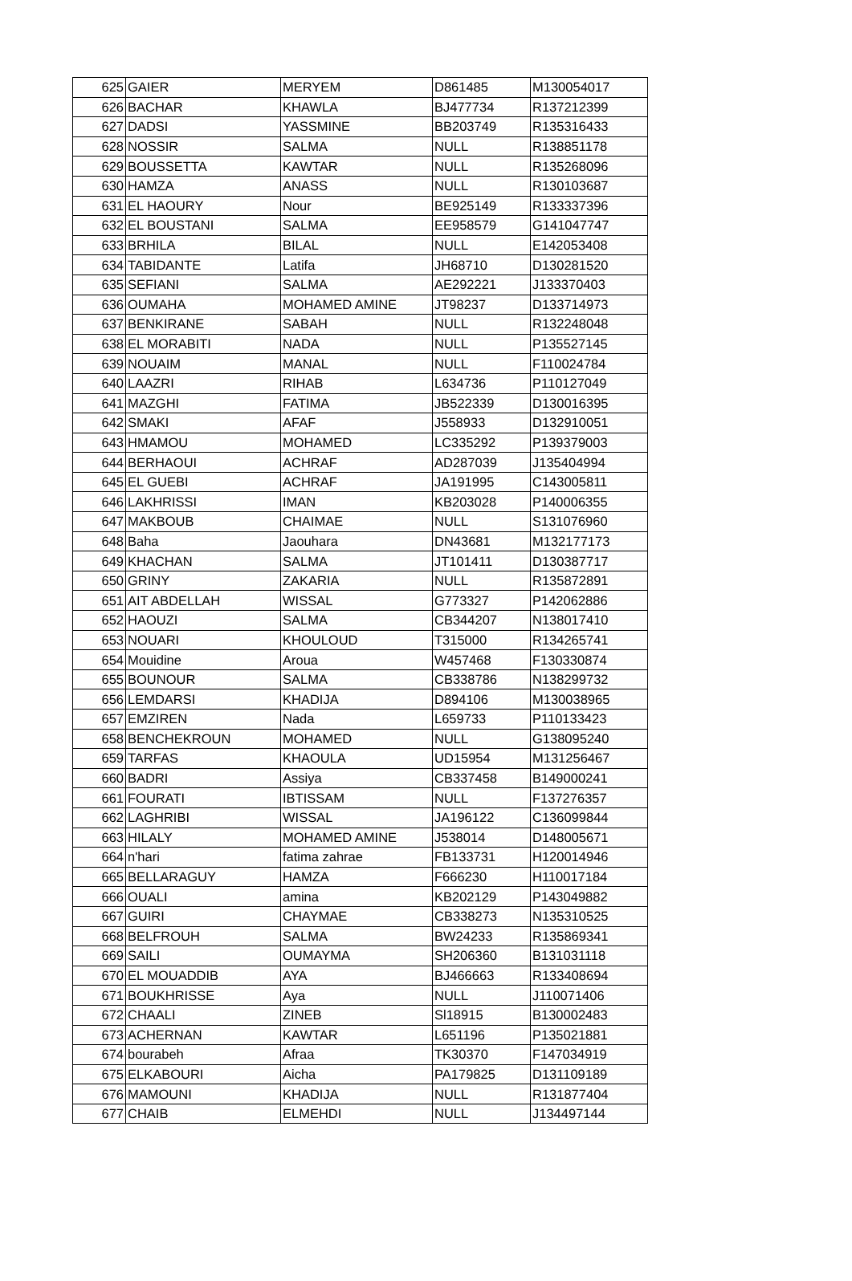| 625 | GAIER | MERYEM | D861485 | M130054017 |
| 626 | BACHAR | KHAWLA | BJ477734 | R137212399 |
| 627 | DADSI | YASSMINE | BB203749 | R135316433 |
| 628 | NOSSIR | SALMA | NULL | R138851178 |
| 629 | BOUSSETTA | KAWTAR | NULL | R135268096 |
| 630 | HAMZA | ANASS | NULL | R130103687 |
| 631 | EL HAOURY | Nour | BE925149 | R133337396 |
| 632 | EL BOUSTANI | SALMA | EE958579 | G141047747 |
| 633 | BRHILA | BILAL | NULL | E142053408 |
| 634 | TABIDANTE | Latifa | JH68710 | D130281520 |
| 635 | SEFIANI | SALMA | AE292221 | J133370403 |
| 636 | OUMAHA | MOHAMED AMINE | JT98237 | D133714973 |
| 637 | BENKIRANE | SABAH | NULL | R132248048 |
| 638 | EL MORABITI | NADA | NULL | P135527145 |
| 639 | NOUAIM | MANAL | NULL | F110024784 |
| 640 | LAAZRI | RIHAB | L634736 | P110127049 |
| 641 | MAZGHI | FATIMA | JB522339 | D130016395 |
| 642 | SMAKI | AFAF | J558933 | D132910051 |
| 643 | HMAMOU | MOHAMED | LC335292 | P139379003 |
| 644 | BERHAOUI | ACHRAF | AD287039 | J135404994 |
| 645 | EL GUEBI | ACHRAF | JA191995 | C143005811 |
| 646 | LAKHRISSI | IMAN | KB203028 | P140006355 |
| 647 | MAKBOUB | CHAIMAE | NULL | S131076960 |
| 648 | Baha | Jaouhara | DN43681 | M132177173 |
| 649 | KHACHAN | SALMA | JT101411 | D130387717 |
| 650 | GRINY | ZAKARIA | NULL | R135872891 |
| 651 | AIT ABDELLAH | WISSAL | G773327 | P142062886 |
| 652 | HAOUZI | SALMA | CB344207 | N138017410 |
| 653 | NOUARI | KHOULOUD | T315000 | R134265741 |
| 654 | Mouidine | Aroua | W457468 | F130330874 |
| 655 | BOUNOUR | SALMA | CB338786 | N138299732 |
| 656 | LEMDARSI | KHADIJA | D894106 | M130038965 |
| 657 | EMZIREN | Nada | L659733 | P110133423 |
| 658 | BENCHEKROUN | MOHAMED | NULL | G138095240 |
| 659 | TARFAS | KHAOULA | UD15954 | M131256467 |
| 660 | BADRI | Assiya | CB337458 | B149000241 |
| 661 | FOURATI | IBTISSAM | NULL | F137276357 |
| 662 | LAGHRIBI | WISSAL | JA196122 | C136099844 |
| 663 | HILALY | MOHAMED AMINE | J538014 | D148005671 |
| 664 | n'hari | fatima zahrae | FB133731 | H120014946 |
| 665 | BELLARAGUY | HAMZA | F666230 | H110017184 |
| 666 | OUALI | amina | KB202129 | P143049882 |
| 667 | GUIRI | CHAYMAE | CB338273 | N135310525 |
| 668 | BELFROUH | SALMA | BW24233 | R135869341 |
| 669 | SAILI | OUMAYMA | SH206360 | B131031118 |
| 670 | EL MOUADDIB | AYA | BJ466663 | R133408694 |
| 671 | BOUKHRISSE | Aya | NULL | J110071406 |
| 672 | CHAALI | ZINEB | Sl18915 | B130002483 |
| 673 | ACHERNAN | KAWTAR | L651196 | P135021881 |
| 674 | bourabeh | Afraa | TK30370 | F147034919 |
| 675 | ELKABOURI | Aicha | PA179825 | D131109189 |
| 676 | MAMOUNI | KHADIJA | NULL | R131877404 |
| 677 | CHAIB | ELMEHDI | NULL | J134497144 |